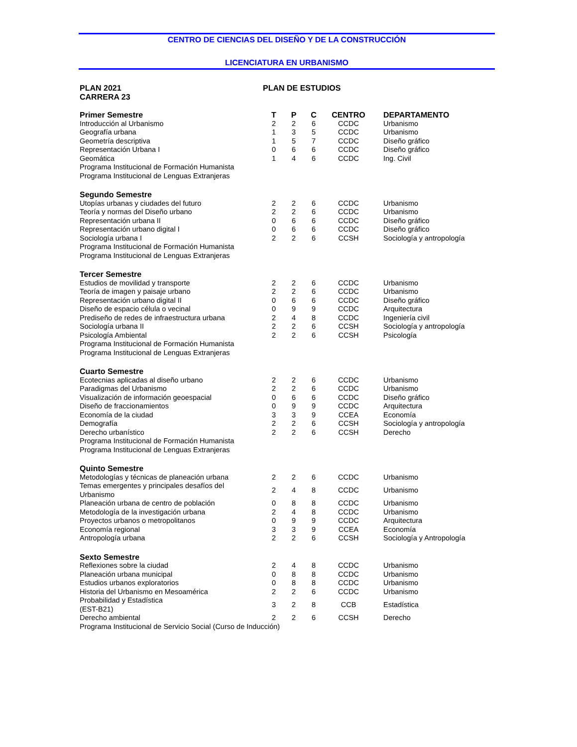CENTRO DE CIENCIAS DEL DISEÑO Y DE LA CONSTRUCCIÓN
LICENCIATURA EN URBANISMO
PLAN 2021
CARRERA 23
PLAN DE ESTUDIOS
| Primer Semestre | T | P | C | CENTRO | DEPARTAMENTO |
| --- | --- | --- | --- | --- | --- |
| Introducción al Urbanismo | 2 | 2 | 6 | CCDC | Urbanismo |
| Geografía urbana | 1 | 3 | 5 | CCDC | Urbanismo |
| Geometría descriptiva | 1 | 5 | 7 | CCDC | Diseño gráfico |
| Representación Urbana I | 0 | 6 | 6 | CCDC | Diseño gráfico |
| Geomática | 1 | 4 | 6 | CCDC | Ing. Civil |
| Programa Institucional de Formación Humanista | | | | | |
| Programa Institucional de Lenguas Extranjeras | | | | | |
| Segundo Semestre | | | | | |
| Utopías urbanas y ciudades del futuro | 2 | 2 | 6 | CCDC | Urbanismo |
| Teoría y normas del Diseño urbano | 2 | 2 | 6 | CCDC | Urbanismo |
| Representación urbana II | 0 | 6 | 6 | CCDC | Diseño gráfico |
| Representación urbano digital I | 0 | 6 | 6 | CCDC | Diseño gráfico |
| Sociología urbana I | 2 | 2 | 6 | CCSH | Sociología y antropología |
| Programa Institucional de Formación Humanista | | | | | |
| Programa Institucional de Lenguas Extranjeras | | | | | |
| Tercer Semestre | | | | | |
| Estudios de movilidad y transporte | 2 | 2 | 6 | CCDC | Urbanismo |
| Teoría de imagen y paisaje urbano | 2 | 2 | 6 | CCDC | Urbanismo |
| Representación urbano digital II | 0 | 6 | 6 | CCDC | Diseño gráfico |
| Diseño de espacio célula o vecinal | 0 | 9 | 9 | CCDC | Arquitectura |
| Prediseño de redes de infraestructura urbana | 2 | 4 | 8 | CCDC | Ingeniería civil |
| Sociología urbana II | 2 | 2 | 6 | CCSH | Sociología y antropología |
| Psicología Ambiental | 2 | 2 | 6 | CCSH | Psicología |
| Programa Institucional de Formación Humanista | | | | | |
| Programa Institucional de Lenguas Extranjeras | | | | | |
| Cuarto Semestre | | | | | |
| Ecotecnias aplicadas al diseño urbano | 2 | 2 | 6 | CCDC | Urbanismo |
| Paradigmas del Urbanismo | 2 | 2 | 6 | CCDC | Urbanismo |
| Visualización de información geoespacial | 0 | 6 | 6 | CCDC | Diseño gráfico |
| Diseño de fraccionamientos | 0 | 9 | 9 | CCDC | Arquitectura |
| Economía de la ciudad | 3 | 3 | 9 | CCEA | Economía |
| Demografía | 2 | 2 | 6 | CCSH | Sociología y antropología |
| Derecho urbanístico | 2 | 2 | 6 | CCSH | Derecho |
| Programa Institucional de Formación Humanista | | | | | |
| Programa Institucional de Lenguas Extranjeras | | | | | |
| Quinto Semestre | | | | | |
| Metodologías y técnicas de planeación urbana | 2 | 2 | 6 | CCDC | Urbanismo |
| Temas emergentes y principales desafíos del Urbanismo | 2 | 4 | 8 | CCDC | Urbanismo |
| Planeación urbana de centro de población | 0 | 8 | 8 | CCDC | Urbanismo |
| Metodología de la investigación urbana | 2 | 4 | 8 | CCDC | Urbanismo |
| Proyectos urbanos o metropolitanos | 0 | 9 | 9 | CCDC | Arquitectura |
| Economía regional | 3 | 3 | 9 | CCEA | Economía |
| Antropología urbana | 2 | 2 | 6 | CCSH | Sociología y Antropología |
| Sexto Semestre | | | | | |
| Reflexiones sobre la ciudad | 2 | 4 | 8 | CCDC | Urbanismo |
| Planeación urbana municipal | 0 | 8 | 8 | CCDC | Urbanismo |
| Estudios urbanos exploratorios | 0 | 8 | 8 | CCDC | Urbanismo |
| Historia del Urbanismo en Mesoamérica | 2 | 2 | 6 | CCDC | Urbanismo |
| Probabilidad y Estadística (EST-B21) | 3 | 2 | 8 | CCB | Estadística |
| Derecho ambiental | 2 | 2 | 6 | CCSH | Derecho |
| Programa Institucional de Servicio Social (Curso de Inducción) | | | | | |